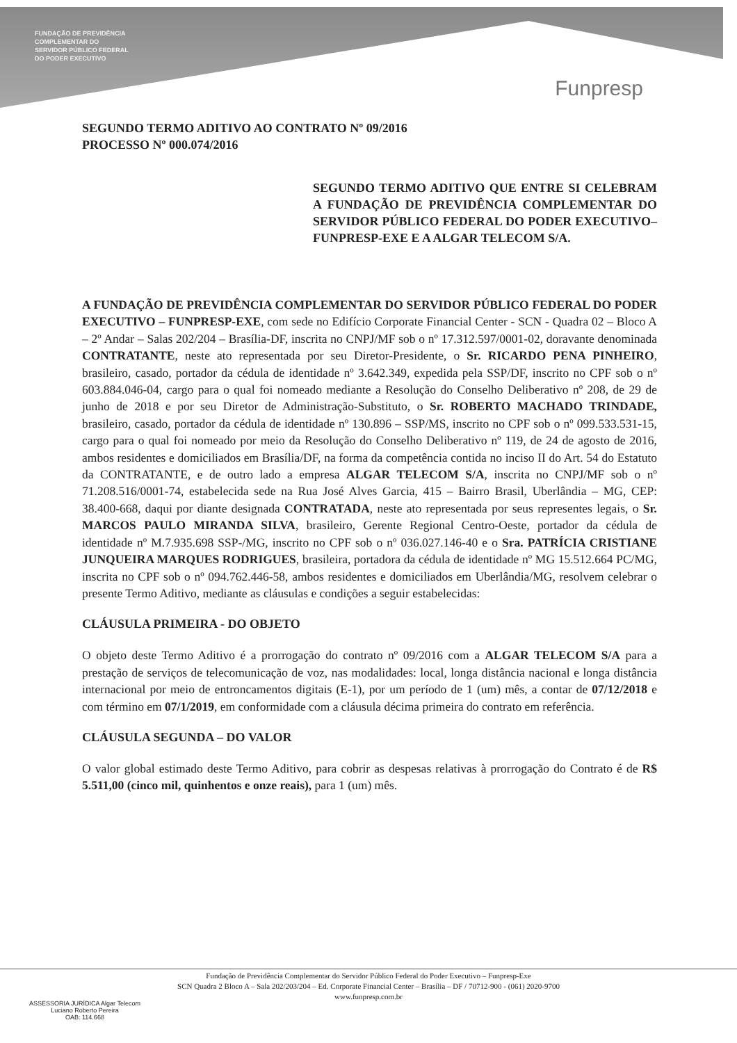FUNDAÇÃO DE PREVIDÊNCIA
COMPLEMENTAR DO
SERVIDOR PÚBLICO FEDERAL
DO PODER EXECUTIVO
Funpresp
SEGUNDO TERMO ADITIVO AO CONTRATO Nº 09/2016
PROCESSO Nº 000.074/2016
SEGUNDO TERMO ADITIVO QUE ENTRE SI CELEBRAM A FUNDAÇÃO DE PREVIDÊNCIA COMPLEMENTAR DO SERVIDOR PÚBLICO FEDERAL DO PODER EXECUTIVO– FUNPRESP-EXE E A ALGAR TELECOM S/A.
A FUNDAÇÃO DE PREVIDÊNCIA COMPLEMENTAR DO SERVIDOR PÚBLICO FEDERAL DO PODER EXECUTIVO – FUNPRESP-EXE, com sede no Edifício Corporate Financial Center - SCN - Quadra 02 – Bloco A – 2º Andar – Salas 202/204 – Brasília-DF, inscrita no CNPJ/MF sob o nº 17.312.597/0001-02, doravante denominada CONTRATANTE, neste ato representada por seu Diretor-Presidente, o Sr. RICARDO PENA PINHEIRO, brasileiro, casado, portador da cédula de identidade nº 3.642.349, expedida pela SSP/DF, inscrito no CPF sob o nº 603.884.046-04, cargo para o qual foi nomeado mediante a Resolução do Conselho Deliberativo nº 208, de 29 de junho de 2018 e por seu Diretor de Administração-Substituto, o Sr. ROBERTO MACHADO TRINDADE, brasileiro, casado, portador da cédula de identidade nº 130.896 – SSP/MS, inscrito no CPF sob o nº 099.533.531-15, cargo para o qual foi nomeado por meio da Resolução do Conselho Deliberativo nº 119, de 24 de agosto de 2016, ambos residentes e domiciliados em Brasília/DF, na forma da competência contida no inciso II do Art. 54 do Estatuto da CONTRATANTE, e de outro lado a empresa ALGAR TELECOM S/A, inscrita no CNPJ/MF sob o nº 71.208.516/0001-74, estabelecida sede na Rua José Alves Garcia, 415 – Bairro Brasil, Uberlândia – MG, CEP: 38.400-668, daqui por diante designada CONTRATADA, neste ato representada por seus represent­es legais, o Sr. MARCOS PAULO MIRANDA SILVA, brasileiro, Gerente Regional Centro-Oeste, portador da cédula de identidade nº M.7.935.698 SSP-/MG, inscrito no CPF sob o nº 036.027.146-40 e o Sra. PATRÍCIA CRISTIANE JUNQUEIRA MARQUES RODRIGUES, brasileira, portadora da cédula de identidade nº MG 15.512.664 PC/MG, inscrita no CPF sob o nº 094.762.446-58, ambos residentes e domiciliados em Uberlândia/MG, resolvem celebrar o presente Termo Aditivo, mediante as cláusulas e condições a seguir estabelecidas:
CLÁUSULA PRIMEIRA - DO OBJETO
O objeto deste Termo Aditivo é a prorrogação do contrato nº 09/2016 com a ALGAR TELECOM S/A para a prestação de serviços de telecomunicação de voz, nas modalidades: local, longa distância nacional e longa distância internacional por meio de entroncamentos digitais (E-1), por um período de 1 (um) mês, a contar de 07/12/2018 e com término em 07/1/2019, em conformidade com a cláusula décima primeira do contrato em referência.
CLÁUSULA SEGUNDA – DO VALOR
O valor global estimado deste Termo Aditivo, para cobrir as despesas relativas à prorrogação do Contrato é de R$ 5.511,00 (cinco mil, quinhentos e onze reais), para 1 (um) mês.
Fundação de Previdência Complementar do Servidor Público Federal do Poder Executivo – Funpresp-Exe
SCN Quadra 2 Bloco A – Sala 202/203/204 – Ed. Corporate Financial Center – Brasília – DF / 70712-900 - (061) 2020-9700
www.funpresp.com.br
ASSESSORIA JURÍDICA Algar Telecom
Luciano Roberto Pereira
OAB: 114.668